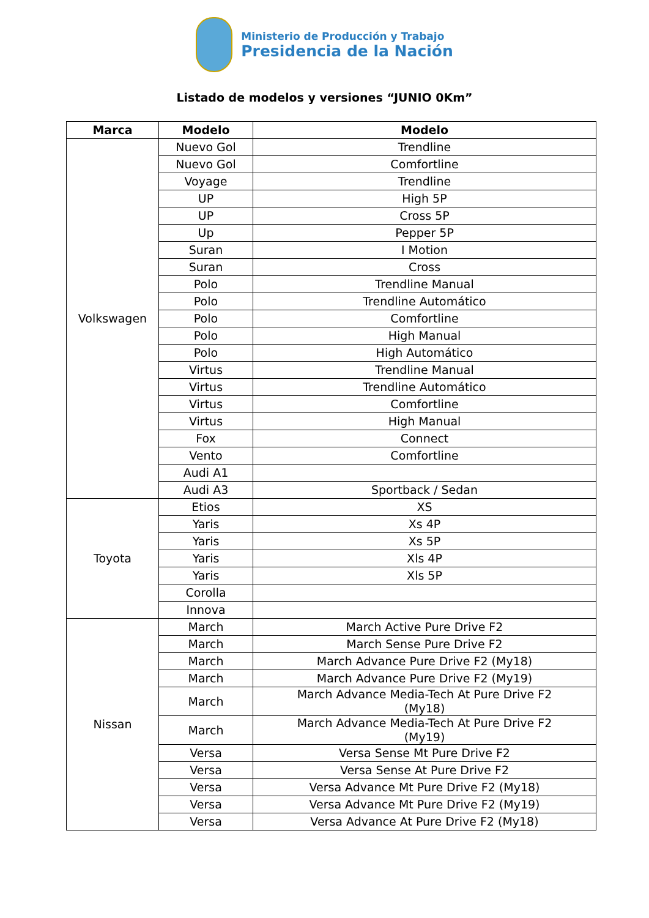Ministerio de Producción y Trabajo
Presidencia de la Nación
Listado de modelos y versiones “JUNIO 0Km”
| Marca | Modelo | Modelo |
| --- | --- | --- |
| Volkswagen | Nuevo Gol | Trendline |
| | Nuevo Gol | Comfortline |
| | Voyage | Trendline |
| | UP | High 5P |
| | UP | Cross 5P |
| | Up | Pepper 5P |
| | Suran | I Motion |
| | Suran | Cross |
| | Polo | Trendline Manual |
| | Polo | Trendline Automático |
| | Polo | Comfortline |
| | Polo | High Manual |
| | Polo | High Automático |
| | Virtus | Trendline Manual |
| | Virtus | Trendline Automático |
| | Virtus | Comfortline |
| | Virtus | High Manual |
| | Fox | Connect |
| | Vento | Comfortline |
| | Audi A1 | |
| | Audi A3 | Sportback / Sedan |
| Toyota | Etios | XS |
| | Yaris | Xs 4P |
| | Yaris | Xs 5P |
| | Yaris | Xls 4P |
| | Yaris | Xls 5P |
| | Corolla | |
| | Innova | |
| Nissan | March | March Active Pure Drive F2 |
| | March | March Sense Pure Drive F2 |
| | March | March Advance Pure Drive F2 (My18) |
| | March | March Advance Pure Drive F2 (My19) |
| | March | March Advance Media-Tech At Pure Drive F2 (My18) |
| | March | March Advance Media-Tech At Pure Drive F2 (My19) |
| | Versa | Versa Sense Mt Pure Drive F2 |
| | Versa | Versa Sense At Pure Drive F2 |
| | Versa | Versa Advance Mt Pure Drive F2 (My18) |
| | Versa | Versa Advance Mt Pure Drive F2 (My19) |
| | Versa | Versa Advance At Pure Drive F2 (My18) |